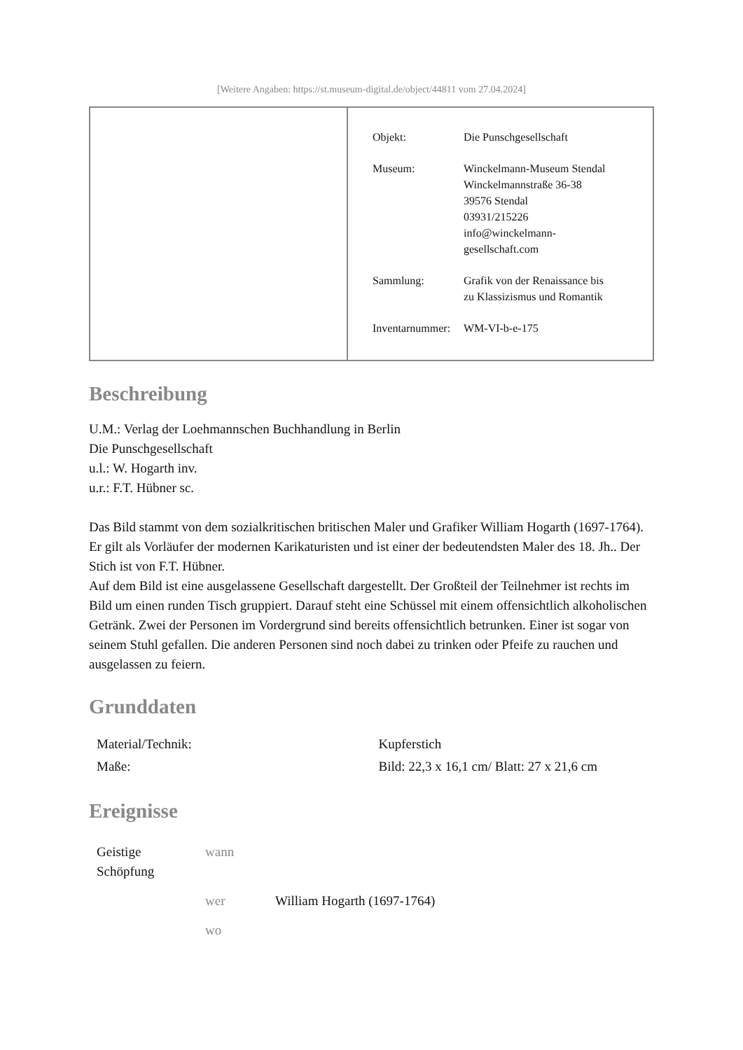[Weitere Angaben: https://st.museum-digital.de/object/44811 vom 27.04.2024]
| Objekt: | Die Punschgesellschaft |
| Museum: | Winckelmann-Museum Stendal Winckelmannstraße 36-38 39576 Stendal 03931/215226 info@winckelmann- gesellschaft.com |
| Sammlung: | Grafik von der Renaissance bis zu Klassizismus und Romantik |
| Inventarnummer: | WM-VI-b-e-175 |
Beschreibung
U.M.: Verlag der Loehmannschen Buchhandlung in Berlin
Die Punschgesellschaft
u.l.: W. Hogarth inv.
u.r.: F.T. Hübner sc.
Das Bild stammt von dem sozialkritischen britischen Maler und Grafiker William Hogarth (1697-1764). Er gilt als Vorläufer der modernen Karikaturisten und ist einer der bedeutendsten Maler des 18. Jh.. Der Stich ist von F.T. Hübner.
Auf dem Bild ist eine ausgelassene Gesellschaft dargestellt. Der Großteil der Teilnehmer ist rechts im Bild um einen runden Tisch gruppiert. Darauf steht eine Schüssel mit einem offensichtlich alkoholischen Getränk. Zwei der Personen im Vordergrund sind bereits offensichtlich betrunken. Einer ist sogar von seinem Stuhl gefallen. Die anderen Personen sind noch dabei zu trinken oder Pfeife zu rauchen und ausgelassen zu feiern.
Grunddaten
| Material/Technik: | Kupferstich |
| Maße: | Bild: 22,3 x 16,1 cm/ Blatt: 27 x 21,6 cm |
Ereignisse
| Geistige Schöpfung | wann | |
| | wer | William Hogarth (1697-1764) |
| | wo | |